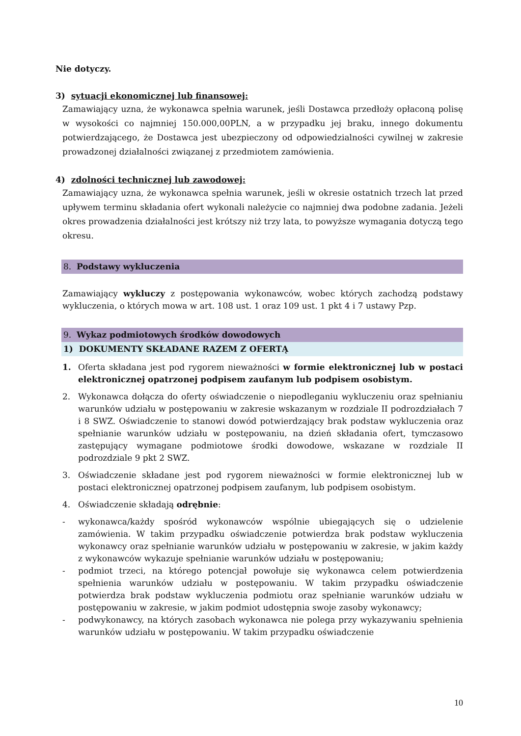Nie dotyczy.
3) sytuacji ekonomicznej lub finansowej:
Zamawiający uzna, że wykonawca spełnia warunek, jeśli Dostawca przedłoży opłaconą polisę w wysokości co najmniej 150.000,00PLN, a w przypadku jej braku, innego dokumentu potwierdzającego, że Dostawca jest ubezpieczony od odpowiedzialności cywilnej w zakresie prowadzonej działalności związanej z przedmiotem zamówienia.
4) zdolności technicznej lub zawodowej:
Zamawiający uzna, że wykonawca spełnia warunek, jeśli w okresie ostatnich trzech lat przed upływem terminu składania ofert wykonali należycie co najmniej dwa podobne zadania. Jeżeli okres prowadzenia działalności jest krótszy niż trzy lata, to powyższe wymagania dotyczą tego okresu.
8. Podstawy wykluczenia
Zamawiający wykluczy z postępowania wykonawców, wobec których zachodzą podstawy wykluczenia, o których mowa w art. 108 ust. 1 oraz 109 ust. 1 pkt 4 i 7 ustawy Pzp.
9. Wykaz podmiotowych środków dowodowych
1) DOKUMENTY SKŁADANE RAZEM Z OFERTĄ
1. Oferta składana jest pod rygorem nieważności w formie elektronicznej lub w postaci elektronicznej opatrzonej podpisem zaufanym lub podpisem osobistym.
2. Wykonawca dołącza do oferty oświadczenie o niepodleganiu wykluczeniu oraz spełnianiu warunków udziału w postępowaniu w zakresie wskazanym w rozdziale II podrozdziałach 7 i 8 SWZ. Oświadczenie to stanowi dowód potwierdzający brak podstaw wykluczenia oraz spełnianie warunków udziału w postępowaniu, na dzień składania ofert, tymczasowo zastępujący wymagane podmiotowe środki dowodowe, wskazane w rozdziale II podrozdziale 9 pkt 2 SWZ.
3. Oświadczenie składane jest pod rygorem nieważności w formie elektronicznej lub w postaci elektronicznej opatrzonej podpisem zaufanym, lub podpisem osobistym.
4. Oświadczenie składają odrębnie:
- wykonawca/każdy spośród wykonawców wspólnie ubiegających się o udzielenie zamówienia. W takim przypadku oświadczenie potwierdza brak podstaw wykluczenia wykonawcy oraz spełnianie warunków udziału w postępowaniu w zakresie, w jakim każdy z wykonawców wykazuje spełnianie warunków udziału w postępowaniu;
- podmiot trzeci, na którego potencjał powołuje się wykonawca celem potwierdzenia spełnienia warunków udziału w postępowaniu. W takim przypadku oświadczenie potwierdza brak podstaw wykluczenia podmiotu oraz spełnianie warunków udziału w postępowaniu w zakresie, w jakim podmiot udostępnia swoje zasoby wykonawcy;
- podwykonawcy, na których zasobach wykonawca nie polega przy wykazywaniu spełnienia warunków udziału w postępowaniu. W takim przypadku oświadczenie
10